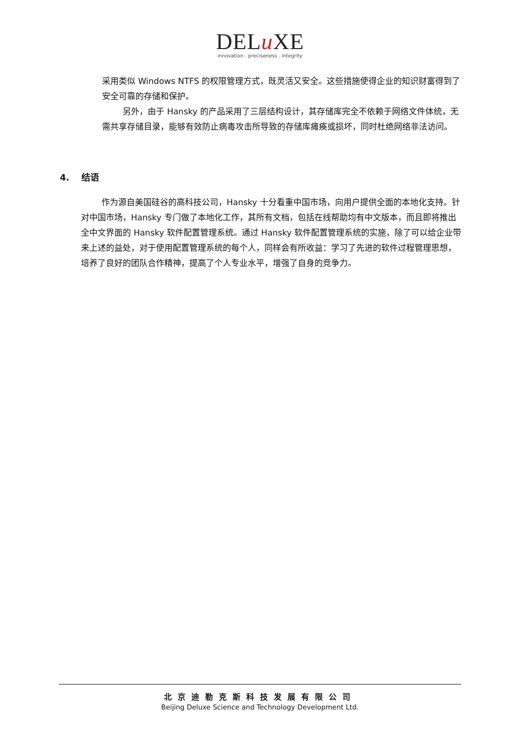DELu XE
innovation . preciseness . integrity
采用类似 Windows NTFS 的权限管理方式，既灵活又安全。这些措施使得企业的知识财富得到了安全可靠的存储和保护。
另外，由于 Hansky 的产品采用了三层结构设计，其存储库完全不依赖于网络文件体统，无需共享存储目录，能够有效防止病毒攻击所导致的存储库瘫痪或损坏，同时杜绝网络非法访问。
4. 结语
作为源自美国硅谷的高科技公司，Hansky 十分看重中国市场，向用户提供全面的本地化支持。针对中国市场，Hansky 专门做了本地化工作，其所有文档，包括在线帮助均有中文版本，而且即将推出全中文界面的 Hansky 软件配置管理系统。通过 Hansky 软件配置管理系统的实施，除了可以给企业带来上述的益处，对于使用配置管理系统的每个人，同样会有所收益：学习了先进的软件过程管理思想，培养了良好的团队合作精神，提高了个人专业水平，增强了自身的竞争力。
北京迪勒克斯科技发展有限公司
Beijing Deluxe Science and Technology Development Ltd.